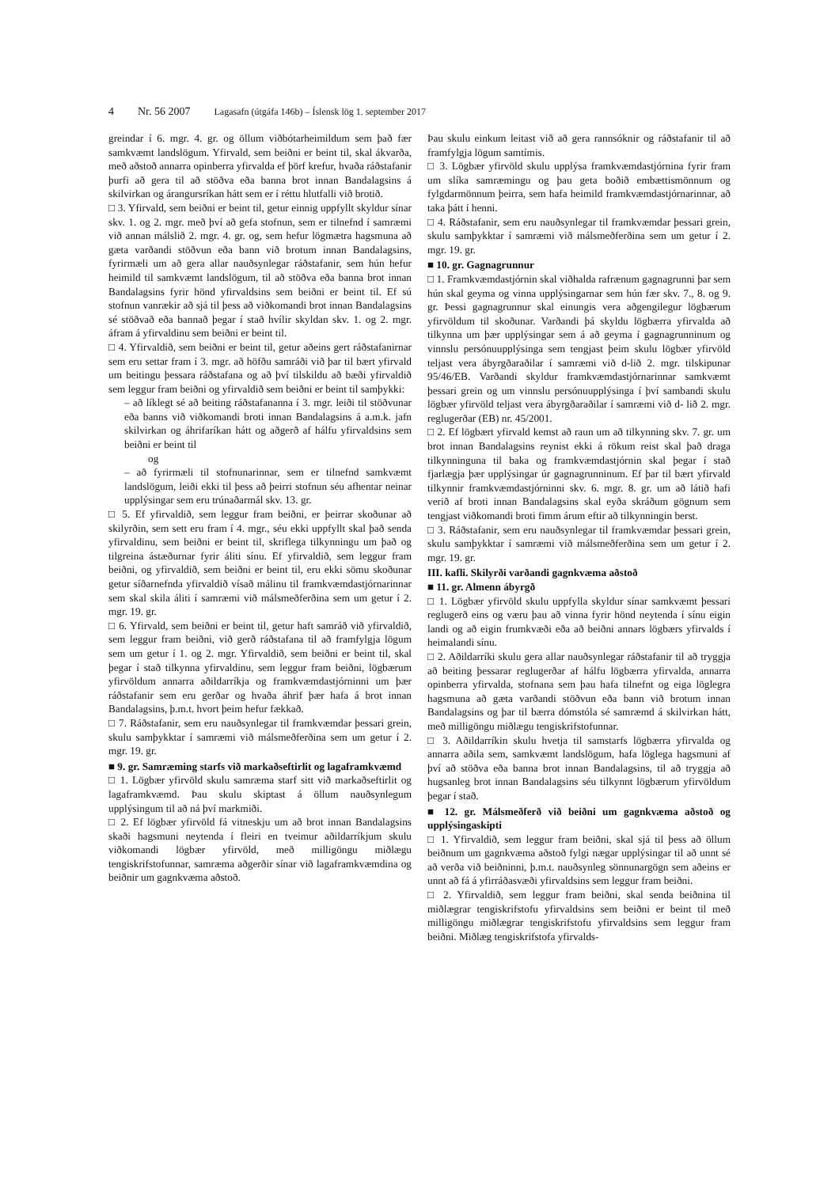4 Nr. 56 2007 Lagasafn (útgáfa 146b) – Íslensk lög 1. september 2017
greindar í 6. mgr. 4. gr. og öllum viðbótarheimildum sem það fær samkvæmt landslögum. Yfirvald, sem beiðni er beint til, skal ákvarða, með aðstoð annarra opinberra yfirvalda ef þörf krefur, hvaða ráðstafanir þurfi að gera til að stöðva eða banna brot innan Bandalagsins á skilvirkan og árangursríkan hátt sem er í réttu hlutfalli við brotið.
□ 3. Yfirvald, sem beiðni er beint til, getur einnig uppfyllt skyldur sínar skv. 1. og 2. mgr. með því að gefa stofnun, sem er tilnefnd í samræmi við annan málslið 2. mgr. 4. gr. og, sem hefur lögmætra hagsmuna að gæta varðandi stöðvun eða bann við brotum innan Bandalagsins, fyrirmæli um að gera allar nauðsynlegar ráðstafanir, sem hún hefur heimild til samkvæmt landslögum, til að stöðva eða banna brot innan Bandalagsins fyrir hönd yfirvaldsins sem beiðni er beint til. Ef sú stofnun vanrækir að sjá til þess að viðkomandi brot innan Bandalagsins sé stöðvað eða bannað þegar í stað hvílir skyldan skv. 1. og 2. mgr. áfram á yfirvaldinu sem beiðni er beint til.
□ 4. Yfirvaldið, sem beiðni er beint til, getur aðeins gert ráðstafanirnar sem eru settar fram í 3. mgr. að höfðu samráði við þar til bært yfirvald um beitingu þessara ráðstafana og að því tilskildu að bæði yfirvaldið sem leggur fram beiðni og yfirvaldið sem beiðni er beint til samþykki:
– að líklegt sé að beiting ráðstafananna í 3. mgr. leiði til stöðvunar eða banns við viðkomandi broti innan Bandalagsins á a.m.k. jafn skilvirkan og áhrifaríkan hátt og aðgerð af hálfu yfirvaldsins sem beiðni er beint til
og
– að fyrirmæli til stofnunarinnar, sem er tilnefnd samkvæmt landslögum, leiði ekki til þess að þeirri stofnun séu afhentar neinar upplýsingar sem eru trúnaðarmál skv. 13. gr.
□ 5. Ef yfirvaldið, sem leggur fram beiðni, er þeirrar skoðunar að skilyrðin, sem sett eru fram í 4. mgr., séu ekki uppfyllt skal það senda yfirvaldinu, sem beiðni er beint til, skriflega tilkynningu um það og tilgreina ástæðurnar fyrir áliti sínu. Ef yfirvaldið, sem leggur fram beiðni, og yfirvaldið, sem beiðni er beint til, eru ekki sömu skoðunar getur síðarnefnda yfirvaldið vísað málinu til framkvæmdastjórnarinnar sem skal skila áliti í samræmi við málsmeðferðina sem um getur í 2. mgr. 19. gr.
□ 6. Yfirvald, sem beiðni er beint til, getur haft samráð við yfirvaldið, sem leggur fram beiðni, við gerð ráðstafana til að framfylgja lögum sem um getur í 1. og 2. mgr. Yfirvaldið, sem beiðni er beint til, skal þegar í stað tilkynna yfirvaldinu, sem leggur fram beiðni, lögbærum yfirvöldum annarra aðildarríkja og framkvæmdastjórninni um þær ráðstafanir sem eru gerðar og hvaða áhrif þær hafa á brot innan Bandalagsins, þ.m.t. hvort þeim hefur fækkað.
□ 7. Ráðstafanir, sem eru nauðsynlegar til framkvæmdar þessari grein, skulu samþykktar í samræmi við málsmeðferðina sem um getur í 2. mgr. 19. gr.
■ 9. gr. Samræming starfs við markaðseftirlit og lagaframkvæmd
□ 1. Lögbær yfirvöld skulu samræma starf sitt við markaðseftirlit og lagaframkvæmd. Þau skulu skiptast á öllum nauðsynlegum upplýsingum til að ná því markmiði.
□ 2. Ef lögbær yfirvöld fá vitneskju um að brot innan Bandalagsins skaði hagsmuni neytenda í fleiri en tveimur aðildarríkjum skulu viðkomandi lögbær yfirvöld, með milligöngu miðlægu tengiskrifstofunnar, samræma aðgerðir sínar við lagaframkvæmdina og beiðnir um gagnkvæma aðstoð.
Þau skulu einkum leitast við að gera rannsóknir og ráðstafanir til að framfylgja lögum samtímis.
□ 3. Lögbær yfirvöld skulu upplýsa framkvæmdastjórnina fyrir fram um slíka samræmingu og þau geta boðið embættismönnum og fylgdarmönnum þeirra, sem hafa heimild framkvæmdastjórnarinnar, að taka þátt í henni.
□ 4. Ráðstafanir, sem eru nauðsynlegar til framkvæmdar þessari grein, skulu samþykktar í samræmi við málsmeðferðina sem um getur í 2. mgr. 19. gr.
■ 10. gr. Gagnagrunnur
□ 1. Framkvæmdastjórnin skal viðhalda rafrænum gagnagrunni þar sem hún skal geyma og vinna upplýsingarnar sem hún fær skv. 7., 8. og 9. gr. Þessi gagnagrunnur skal einungis vera aðgengilegur lögbærum yfirvöldum til skoðunar. Varðandi þá skyldu lögbærra yfirvalda að tilkynna um þær upplýsingar sem á að geyma í gagnagrunninum og vinnslu persónuupplýsinga sem tengjast þeim skulu lögbær yfirvöld teljast vera ábyrgðaraðilar í samræmi við d-lið 2. mgr. tilskipunar 95/46/EB. Varðandi skyldur framkvæmdastjórnarinnar samkvæmt þessari grein og um vinnslu persónuupplýsinga í því sambandi skulu lögbær yfirvöld teljast vera ábyrgðaraðilar í samræmi við d- lið 2. mgr. reglugerðar (EB) nr. 45/2001.
□ 2. Ef lögbært yfirvald kemst að raun um að tilkynning skv. 7. gr. um brot innan Bandalagsins reynist ekki á rökum reist skal það draga tilkynninguna til baka og framkvæmdastjórnin skal þegar í stað fjarlægja þær upplýsingar úr gagnagrunninum. Ef þar til bært yfirvald tilkynnir framkvæmdastjórninni skv. 6. mgr. 8. gr. um að látið hafi verið af broti innan Bandalagsins skal eyða skráðum gögnum sem tengjast viðkomandi broti fimm árum eftir að tilkynningin berst.
□ 3. Ráðstafanir, sem eru nauðsynlegar til framkvæmdar þessari grein, skulu samþykktar í samræmi við málsmeðferðina sem um getur í 2. mgr. 19. gr.
III. kafli. Skilyrði varðandi gagnkvæma aðstoð
■ 11. gr. Almenn ábyrgð
□ 1. Lögbær yfirvöld skulu uppfylla skyldur sínar samkvæmt þessari reglugerð eins og væru þau að vinna fyrir hönd neytenda í sínu eigin landi og að eigin frumkvæði eða að beiðni annars lögbærs yfirvalds í heimalandi sínu.
□ 2. Aðildarríki skulu gera allar nauðsynlegar ráðstafanir til að tryggja að beiting þessarar reglugerðar af hálfu lögbærra yfirvalda, annarra opinberra yfirvalda, stofnana sem þau hafa tilnefnt og eiga löglegra hagsmuna að gæta varðandi stöðvun eða bann við brotum innan Bandalagsins og þar til bærra dómstóla sé samræmd á skilvirkan hátt, með milligöngu miðlægu tengiskrifstofunnar.
□ 3. Aðildarríkin skulu hvetja til samstarfs lögbærra yfirvalda og annarra aðila sem, samkvæmt landslögum, hafa löglega hagsmuni af því að stöðva eða banna brot innan Bandalagsins, til að tryggja að hugsanleg brot innan Bandalagsins séu tilkynnt lögbærum yfirvöldum þegar í stað.
■ 12. gr. Málsmeðferð við beiðni um gagnkvæma aðstoð og upplýsingaskipti
□ 1. Yfirvaldið, sem leggur fram beiðni, skal sjá til þess að öllum beiðnum um gagnkvæma aðstoð fylgi nægar upplýsingar til að unnt sé að verða við beiðninni, þ.m.t. nauðsynleg sönnunargögn sem aðeins er unnt að fá á yfirráðasvæði yfirvaldsins sem leggur fram beiðni.
□ 2. Yfirvaldið, sem leggur fram beiðni, skal senda beiðnina til miðlægrar tengiskrifstofu yfirvaldsins sem beiðni er beint til með milligöngu miðlægrar tengiskrifstofu yfirvaldsins sem leggur fram beiðni. Miðlæg tengiskrifstofa yfirvalds-